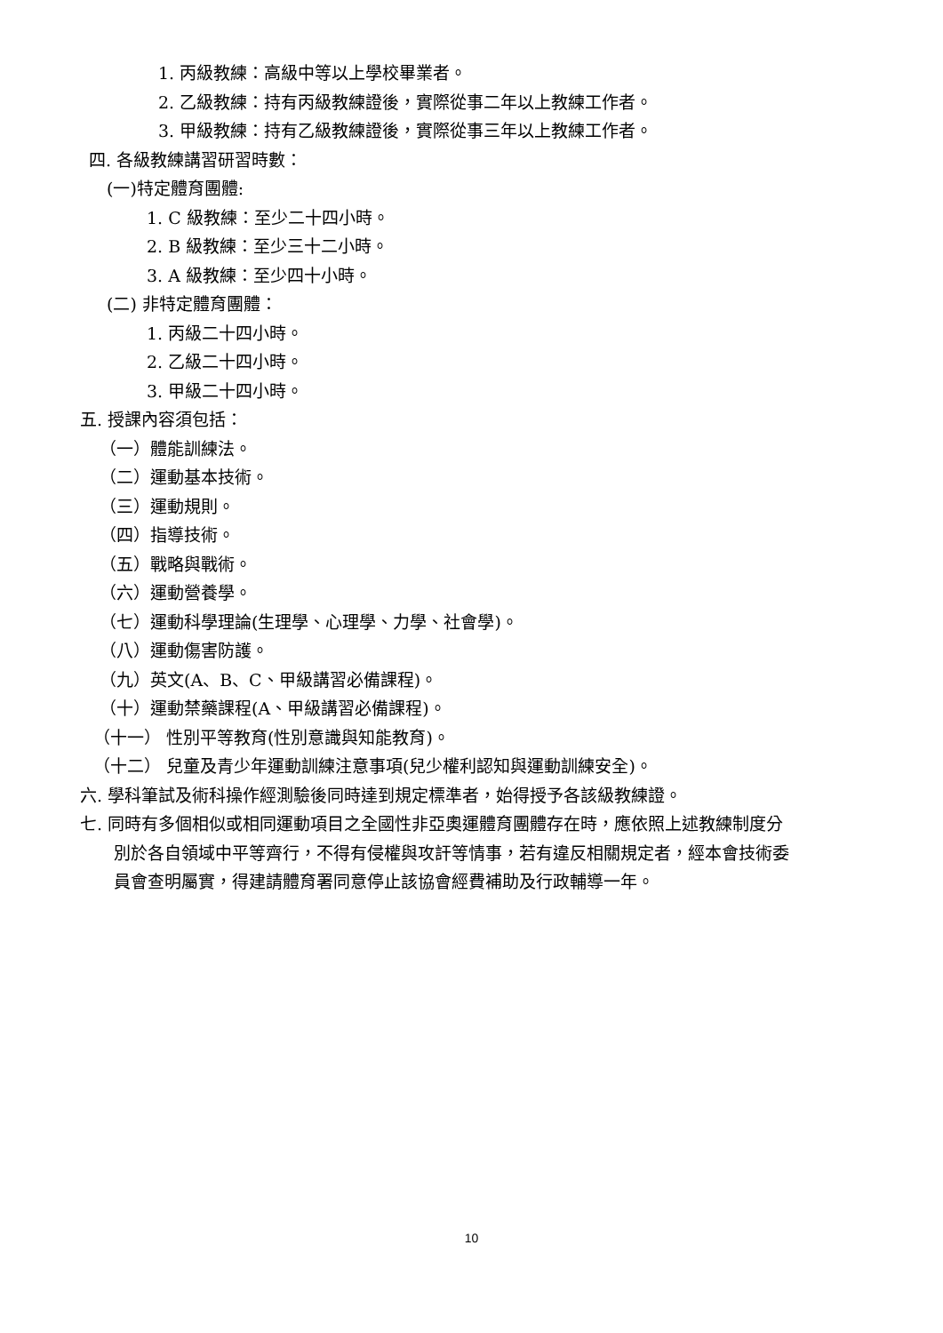1. 丙級教練：高級中等以上學校畢業者。
2. 乙級教練：持有丙級教練證後，實際從事二年以上教練工作者。
3. 甲級教練：持有乙級教練證後，實際從事三年以上教練工作者。
四. 各級教練講習研習時數：
(一)特定體育團體:
1. C 級教練：至少二十四小時。
2. B 級教練：至少三十二小時。
3. A 級教練：至少四十小時。
(二) 非特定體育團體：
1. 丙級二十四小時。
2. 乙級二十四小時。
3. 甲級二十四小時。
五. 授課內容須包括：
（一）體能訓練法。
（二）運動基本技術。
（三）運動規則。
（四）指導技術。
（五）戰略與戰術。
（六）運動營養學。
（七）運動科學理論(生理學、心理學、力學、社會學)。
（八）運動傷害防護。
（九）英文(A、B、C、甲級講習必備課程)。
（十）運動禁藥課程(A、甲級講習必備課程)。
（十一） 性別平等教育(性別意識與知能教育)。
（十二） 兒童及青少年運動訓練注意事項(兒少權利認知與運動訓練安全)。
六. 學科筆試及術科操作經測驗後同時達到規定標準者，始得授予各該級教練證。
七. 同時有多個相似或相同運動項目之全國性非亞奧運體育團體存在時，應依照上述教練制度分
別於各自領域中平等齊行，不得有侵權與攻訐等情事，若有違反相關規定者，經本會技術委
員會查明屬實，得建請體育署同意停止該協會經費補助及行政輔導一年。
10